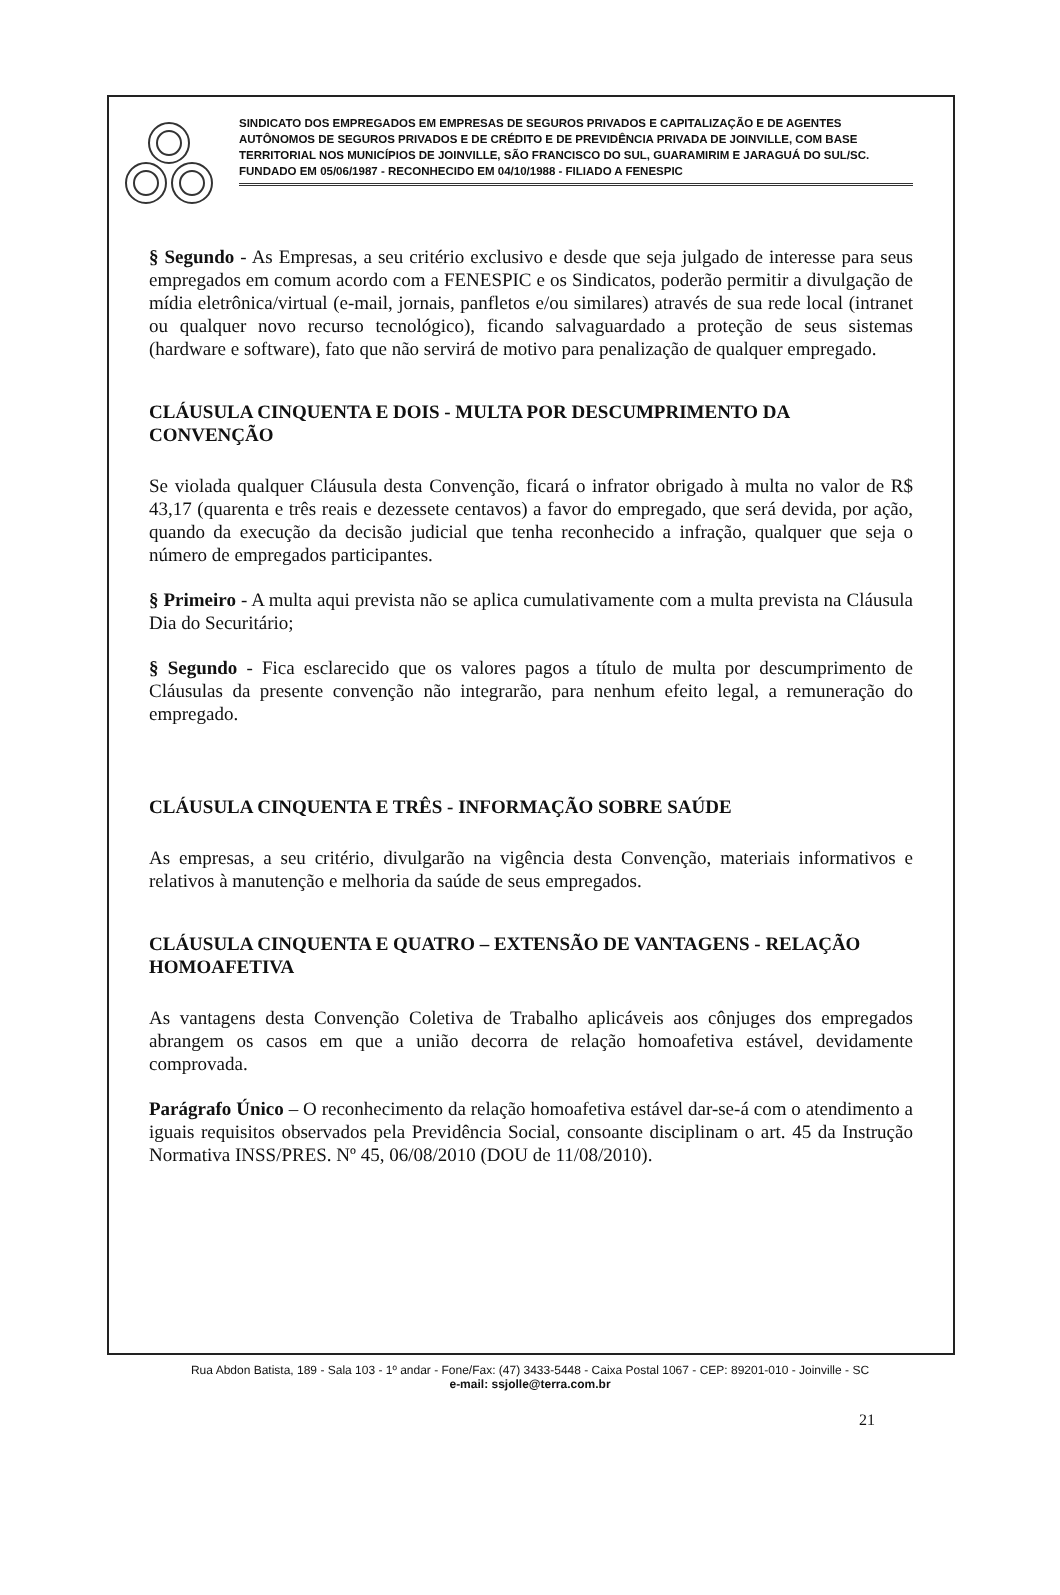SINDICATO DOS EMPREGADOS EM EMPRESAS DE SEGUROS PRIVADOS E CAPITALIZAÇÃO E DE AGENTES AUTÔNOMOS DE SEGUROS PRIVADOS E DE CRÉDITO E DE PREVIDÊNCIA PRIVADA DE JOINVILLE, COM BASE TERRITORIAL NOS MUNICÍPIOS DE JOINVILLE, SÃO FRANCISCO DO SUL, GUARAMIRIM E JARAGUÁ DO SUL/SC.
FUNDADO EM 05/06/1987 - RECONHECIDO EM 04/10/1988 - FILIADO A FENESPIC
§ Segundo - As Empresas, a seu critério exclusivo e desde que seja julgado de interesse para seus empregados em comum acordo com a FENESPIC e os Sindicatos, poderão permitir a divulgação de mídia eletrônica/virtual (e-mail, jornais, panfletos e/ou similares) através de sua rede local (intranet ou qualquer novo recurso tecnológico), ficando salvaguardado a proteção de seus sistemas (hardware e software), fato que não servirá de motivo para penalização de qualquer empregado.
CLÁUSULA CINQUENTA E DOIS - MULTA POR DESCUMPRIMENTO DA CONVENÇÃO
Se violada qualquer Cláusula desta Convenção, ficará o infrator obrigado à multa no valor de R$ 43,17 (quarenta e três reais e dezessete centavos) a favor do empregado, que será devida, por ação, quando da execução da decisão judicial que tenha reconhecido a infração, qualquer que seja o número de empregados participantes.
§ Primeiro - A multa aqui prevista não se aplica cumulativamente com a multa prevista na Cláusula Dia do Securitário;
§ Segundo - Fica esclarecido que os valores pagos a título de multa por descumprimento de Cláusulas da presente convenção não integrarão, para nenhum efeito legal, a remuneração do empregado.
CLÁUSULA CINQUENTA E TRÊS - INFORMAÇÃO SOBRE SAÚDE
As empresas, a seu critério, divulgarão na vigência desta Convenção, materiais informativos e relativos à manutenção e melhoria da saúde de seus empregados.
CLÁUSULA CINQUENTA E QUATRO – EXTENSÃO DE VANTAGENS - RELAÇÃO HOMOAFETIVA
As vantagens desta Convenção Coletiva de Trabalho aplicáveis aos cônjuges dos empregados abrangem os casos em que a união decorra de relação homoafetiva estável, devidamente comprovada.
Parágrafo Único – O reconhecimento da relação homoafetiva estável dar-se-á com o atendimento a iguais requisitos observados pela Previdência Social, consoante disciplinam o art. 45 da Instrução Normativa INSS/PRES. Nº 45, 06/08/2010 (DOU de 11/08/2010).
Rua Abdon Batista, 189 - Sala 103 - 1º andar - Fone/Fax: (47) 3433-5448 - Caixa Postal 1067 - CEP: 89201-010 - Joinville - SC
e-mail: ssjolle@terra.com.br
21